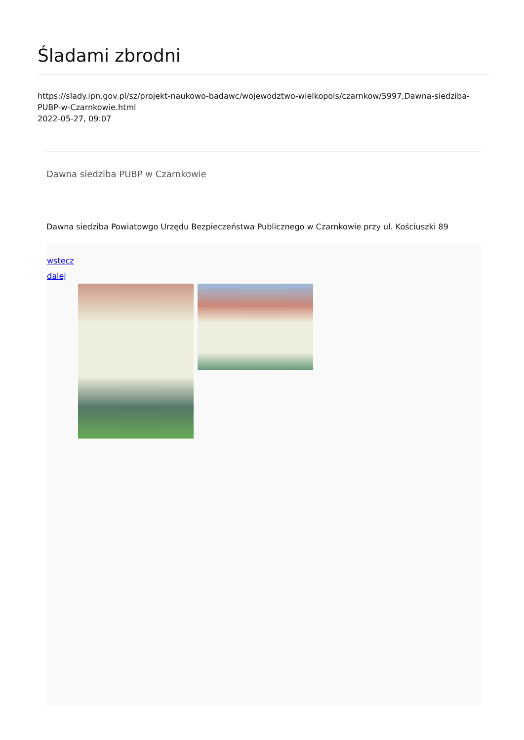Śladami zbrodni
https://slady.ipn.gov.pl/sz/projekt-naukowo-badawc/wojewodztwo-wielkopols/czarnkow/5997,Dawna-siedziba-PUBP-w-Czarnkowie.html
2022-05-27, 09:07
Dawna siedziba PUBP w Czarnkowie
Dawna siedziba Powiatowgo Urzędu Bezpieczeństwa Publicznego w Czarnkowie przy ul. Kościuszki 89
wstecz
dalej